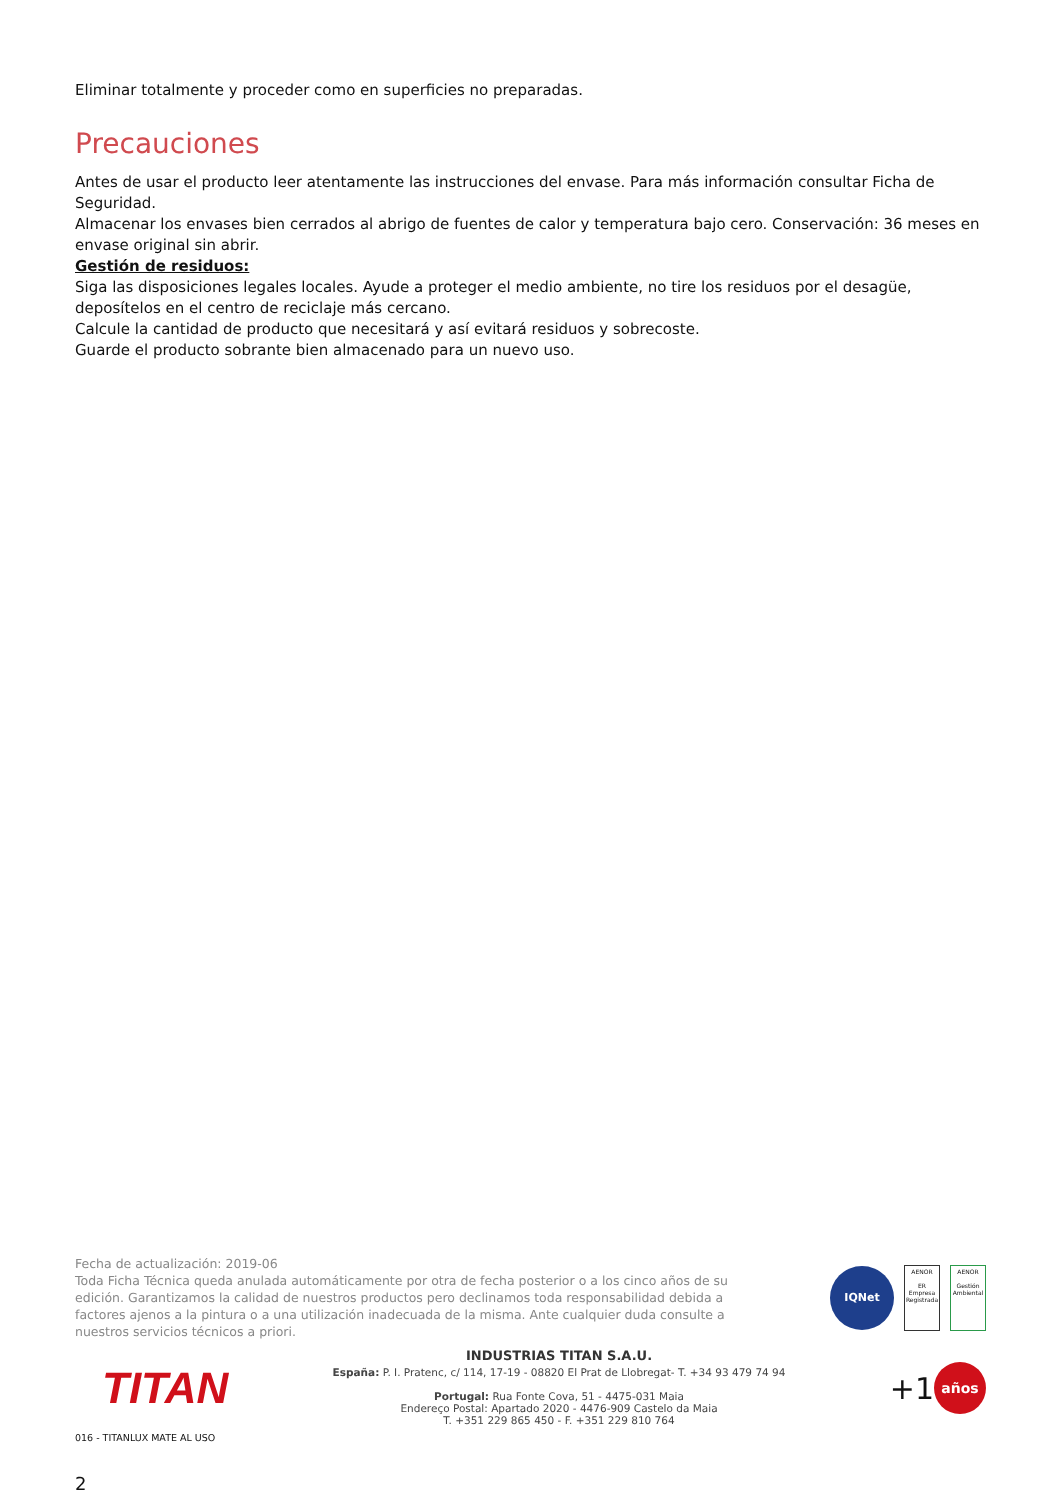Eliminar totalmente y proceder como en superficies no preparadas.
Precauciones
Antes de usar el producto leer atentamente las instrucciones del envase. Para más información consultar Ficha de Seguridad.
Almacenar los envases bien cerrados al abrigo de fuentes de calor y temperatura bajo cero. Conservación: 36 meses en envase original sin abrir.
Gestión de residuos:
Siga las disposiciones legales locales. Ayude a proteger el medio ambiente, no tire los residuos por el desagüe, deposítelos en el centro de reciclaje más cercano.
Calcule la cantidad de producto que necesitará y así evitará residuos y sobrecoste.
Guarde el producto sobrante bien almacenado para un nuevo uso.
Fecha de actualización: 2019-06
Toda Ficha Técnica queda anulada automáticamente por otra de fecha posterior o a los cinco años de su edición. Garantizamos la calidad de nuestros productos pero declinamos toda responsabilidad debida a factores ajenos a la pintura o a una utilización inadecuada de la misma. Ante cualquier duda consulte a nuestros servicios técnicos a priori.
IQNet
AENOR
ER
Empresa Registrada
AENOR
Gestión Ambiental
TITAN
INDUSTRIAS TITAN S.A.U.
España: P. I. Pratenc, c/ 114, 17-19 - 08820 El Prat de Llobregat- T. +34 93 479 74 94
Portugal: Rua Fonte Cova, 51 - 4475-031 Maia
Endereço Postal: Apartado 2020 - 4476-909 Castelo da Maia
T. +351 229 865 450 - F. +351 229 810 764
+1
años
016 - TITANLUX MATE AL USO
2